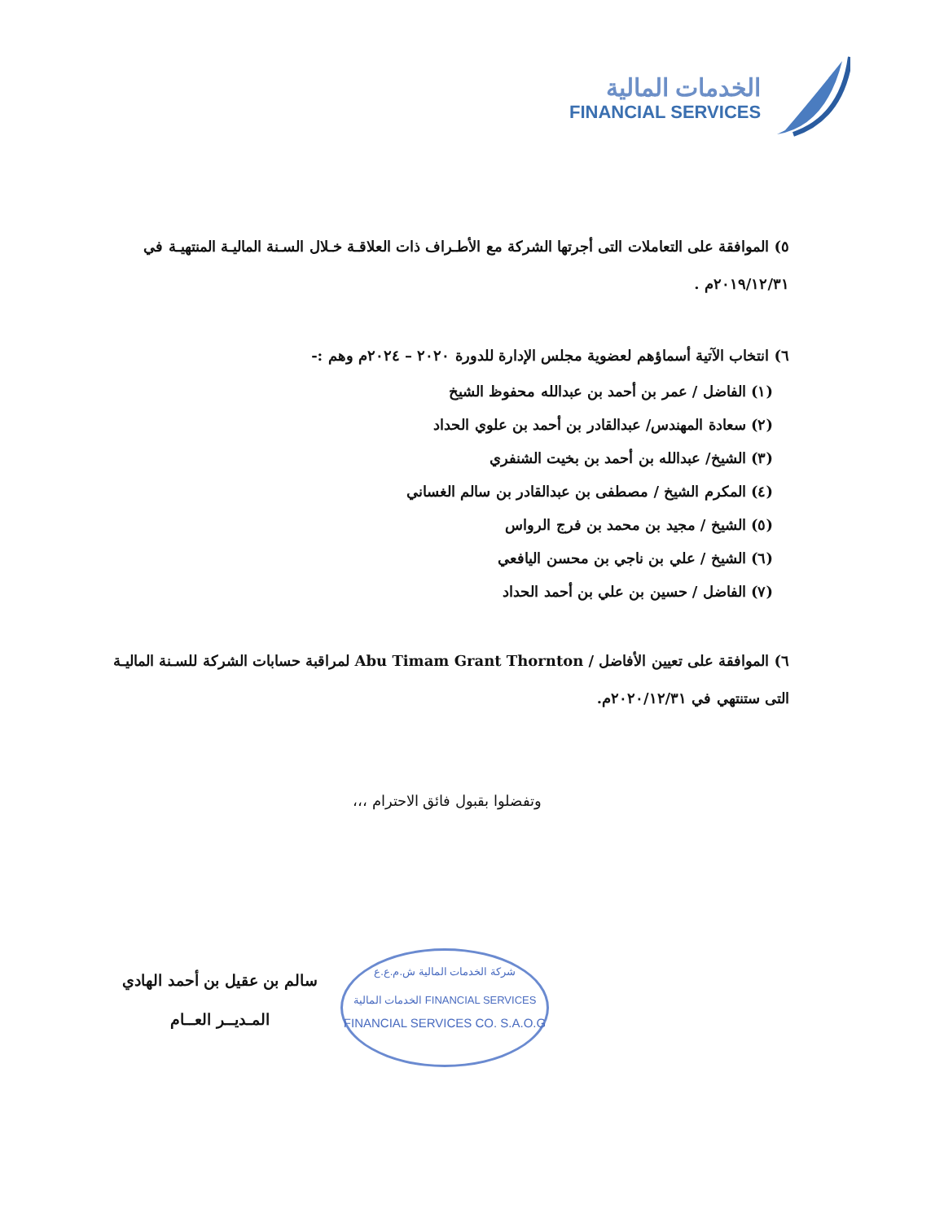الخدمات المالية
FINANCIAL SERVICES
٥) الموافقة على التعاملات التى أجرتها الشركة مع الأطـراف ذات العلاقـة خـلال السـنة الماليـة المنتهيـة في ٢٠١٩/١٢/٣١م .
٦) انتخاب الآتية أسماؤهم لعضوية مجلس الإدارة للدورة ٢٠٢٠ – ٢٠٢٤م وهم :-
(١) الفاضل / عمر بن أحمد بن عبدالله محفوظ الشيخ
(٢) سعادة المهندس/ عبدالقادر بن أحمد بن علوي الحداد
(٣) الشيخ/ عبدالله بن أحمد بن بخيت الشنفري
(٤) المكرم الشيخ / مصطفى بن عبدالقادر بن سالم الغساني
(٥) الشيخ / مجيد بن محمد بن فرج الرواس
(٦) الشيخ / علي بن ناجي بن محسن اليافعي
(٧) الفاضل / حسين بن علي بن أحمد الحداد
٦) الموافقة على تعيين الأفاضل / Abu Timam Grant Thornton لمراقبة حسابات الشركة للسـنة الماليـة التى ستنتهي في ٢٠٢٠/١٢/٣١م.
وتفضلوا بقبول فائق الاحترام ،،،
سالم بن عقيل بن أحمد الهادي
المـديــر العــام
شركة الخدمات المالية ش.م.ع.ع
الخدمات المالية FINANCIAL SERVICES
FINANCIAL SERVICES CO. S.A.O.G